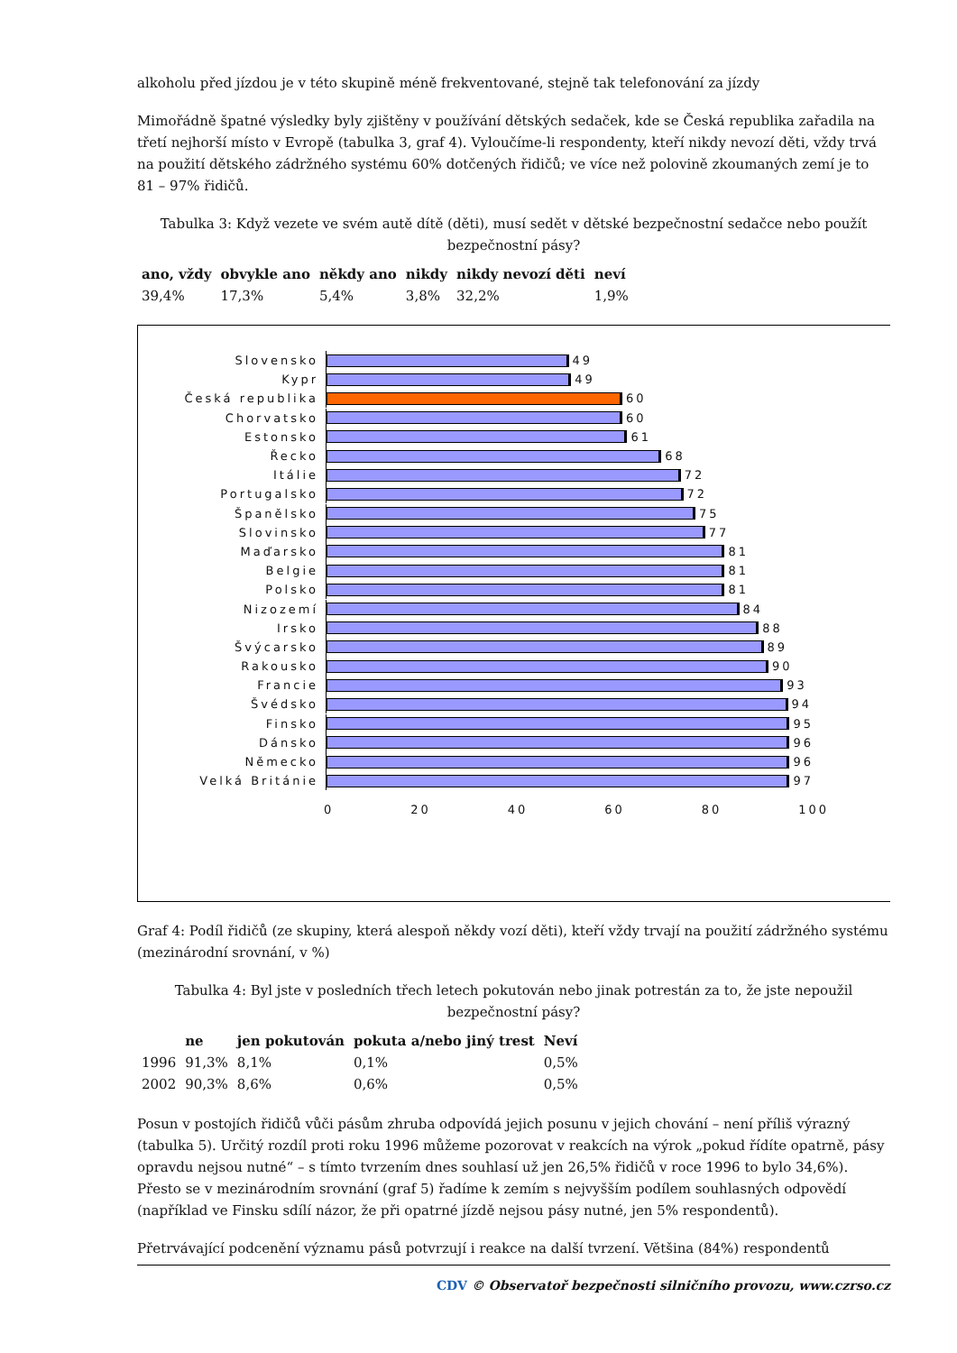alkoholu před jízdou je v této skupině méně frekventované, stejně tak telefonování za jízdy
Mimořádně špatné výsledky byly zjištěny v používání dětských sedaček, kde se Česká republika zařadila na třetí nejhorší místo v Evropě (tabulka 3, graf 4). Vyloučíme-li respondenty, kteří nikdy nevozí děti, vždy trvá na použití dětského zádržného systému 60% dotčených řidičů; ve více než polovině zkoumaných zemí je to 81 – 97% řidičů.
Tabulka 3: Když vezete ve svém autě dítě (děti), musí sedět v dětské bezpečnostní sedačce nebo použít bezpečnostní pásy?
| ano, vždy | obvykle ano | někdy ano | nikdy | nikdy nevozí děti | neví |
| --- | --- | --- | --- | --- | --- |
| 39,4% | 17,3% | 5,4% | 3,8% | 32,2% | 1,9% |
Slovensko 49
Kypr 49
Česká republika 60
Chorvatsko 60
Estonsko 61
Řecko 68
Itálie 72
Portugalsko 72
Španělsko 75
Slovinsko 77
Maďarsko 81
Belgie 81
Polsko 81
Nizozemí 84
Irsko 88
Švýcarsko 89
Rakousko 90
Francie 93
Švédsko 94
Finsko 95
Dánsko 96
Německo 96
Velká Británie 97
0 20 40 60 80 100
Graf 4: Podíl řidičů (ze skupiny, která alespoň někdy vozí děti), kteří vždy trvají na použití zádržného systému (mezinárodní srovnání, v %)
Tabulka 4: Byl jste v posledních třech letech pokutován nebo jinak potrestán za to, že jste nepoužil bezpečnostní pásy?
| | ne | jen pokutován | pokuta a/nebo jiný trest | Neví |
| --- | --- | --- | --- | --- |
| 1996 | 91,3% | 8,1% | 0,1% | 0,5% |
| 2002 | 90,3% | 8,6% | 0,6% | 0,5% |
Posun v postojích řidičů vůči pásům zhruba odpovídá jejich posunu v jejich chování – není příliš výrazný (tabulka 5). Určitý rozdíl proti roku 1996 můžeme pozorovat v reakcích na výrok „pokud řídíte opatrně, pásy opravdu nejsou nutné“ – s tímto tvrzením dnes souhlasí už jen 26,5% řidičů v roce 1996 to bylo 34,6%). Přesto se v mezinárodním srovnání (graf 5) řadíme k zemím s nejvyšším podílem souhlasných odpovědí (například ve Finsku sdílí názor, že při opatrné jízdě nejsou pásy nutné, jen 5% respondentů).
Přetrvávající podcenění významu pásů potvrzují i reakce na další tvrzení. Většina (84%) respondentů
CDV © Observatoř bezpečnosti silničního provozu, www.czrso.cz